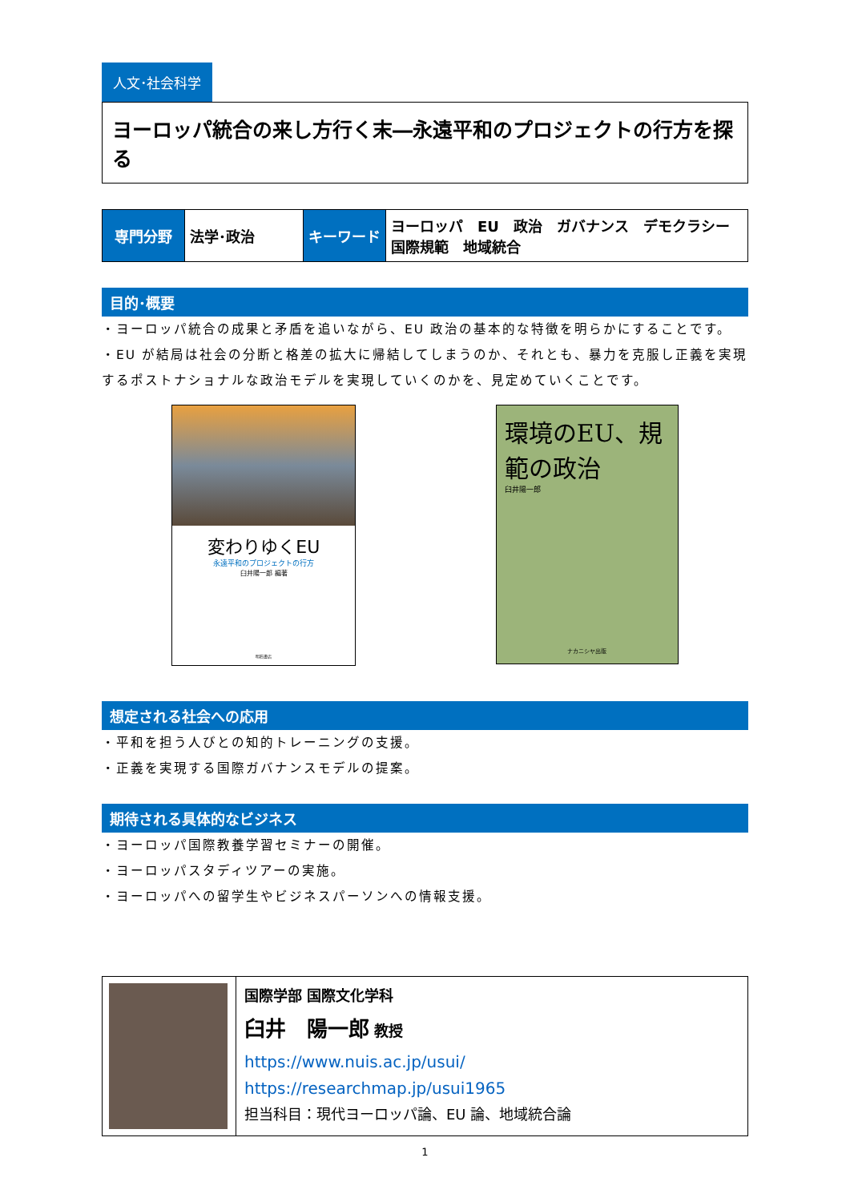人文･社会科学
ヨーロッパ統合の来し方行く末―永遠平和のプロジェクトの行方を探る
| 専門分野 | 法学･政治 | キーワード | ヨーロッパ EU 政治 ガバナンス デモクラシー 国際規範 地域統合 |
目的･概要
・ヨーロッパ統合の成果と矛盾を追いながら、EU 政治の基本的な特徴を明らかにすることです。
・EU が結局は社会の分断と格差の拡大に帰結してしまうのか、それとも、暴力を克服し正義を実現するポストナショナルな政治モデルを実現していくのかを、見定めていくことです。
変わりゆくEU
永遠平和のプロジェクトの行方
臼井陽一郎 編著
明石書店
環境のEU、規範の政治
臼井陽一郎
ナカニシヤ出版
想定される社会への応用
・平和を担う人びとの知的トレーニングの支援。
・正義を実現する国際ガバナンスモデルの提案。
期待される具体的なビジネス
・ヨーロッパ国際教養学習セミナーの開催。
・ヨーロッパスタディツアーの実施。
・ヨーロッパへの留学生やビジネスパーソンへの情報支援。
| | 国際学部 国際文化学科 臼井 陽一郎 教授 https://www.nuis.ac.jp/usui/ https://researchmap.jp/usui1965 担当科目：現代ヨーロッパ論、EU 論、地域統合論 |
1